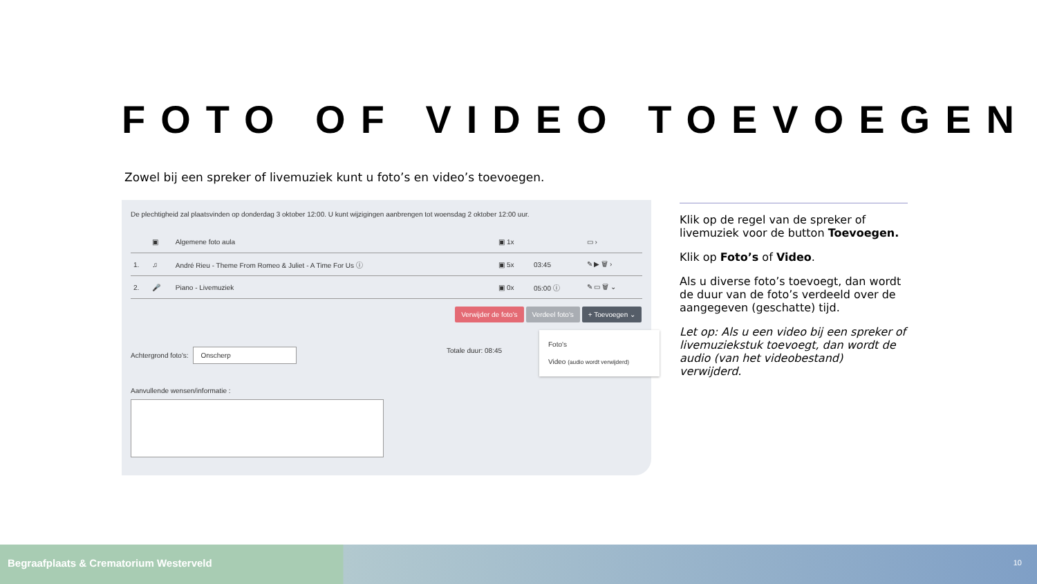FOTO OF VIDEO TOEVOEGEN
Zowel bij een spreker of livemuziek kunt u foto’s en video’s toevoegen.
De plechtigheid zal plaatsvinden op donderdag 3 oktober 12:00. U kunt wijzigingen aanbrengen tot woensdag 2 oktober 12:00 uur.
| | ▣ | Algemene foto aula | ▣ 1x | | ▭ › |
| 1. | ♫ | André Rieu - Theme From Romeo & Juliet - A Time For Us ⓘ | ▣ 5x | 03:45 | ✎ ▶ 🗑 › |
| 2. | 🎤 | Piano - Livemuziek | ▣ 0x | 05:00 ⓘ | ✎ ▭ 🗑 ⌄ |
Verwijder de foto's Verdeel foto's + Toevoegen ⌄
Foto's
Video (audio wordt verwijderd)
Achtergrond foto's: Onscherp Totale duur: 08:45
Aanvullende wensen/informatie :
Klik op de regel van de spreker of livemuziek voor de button Toevoegen.
Klik op Foto’s of Video.
Als u diverse foto’s toevoegt, dan wordt de duur van de foto’s verdeeld over de aangegeven (geschatte) tijd.
Let op: Als u een video bij een spreker of livemuziekstuk toevoegt, dan wordt de audio (van het videobestand) verwijderd.
Begraafplaats & Crematorium Westerveld 10